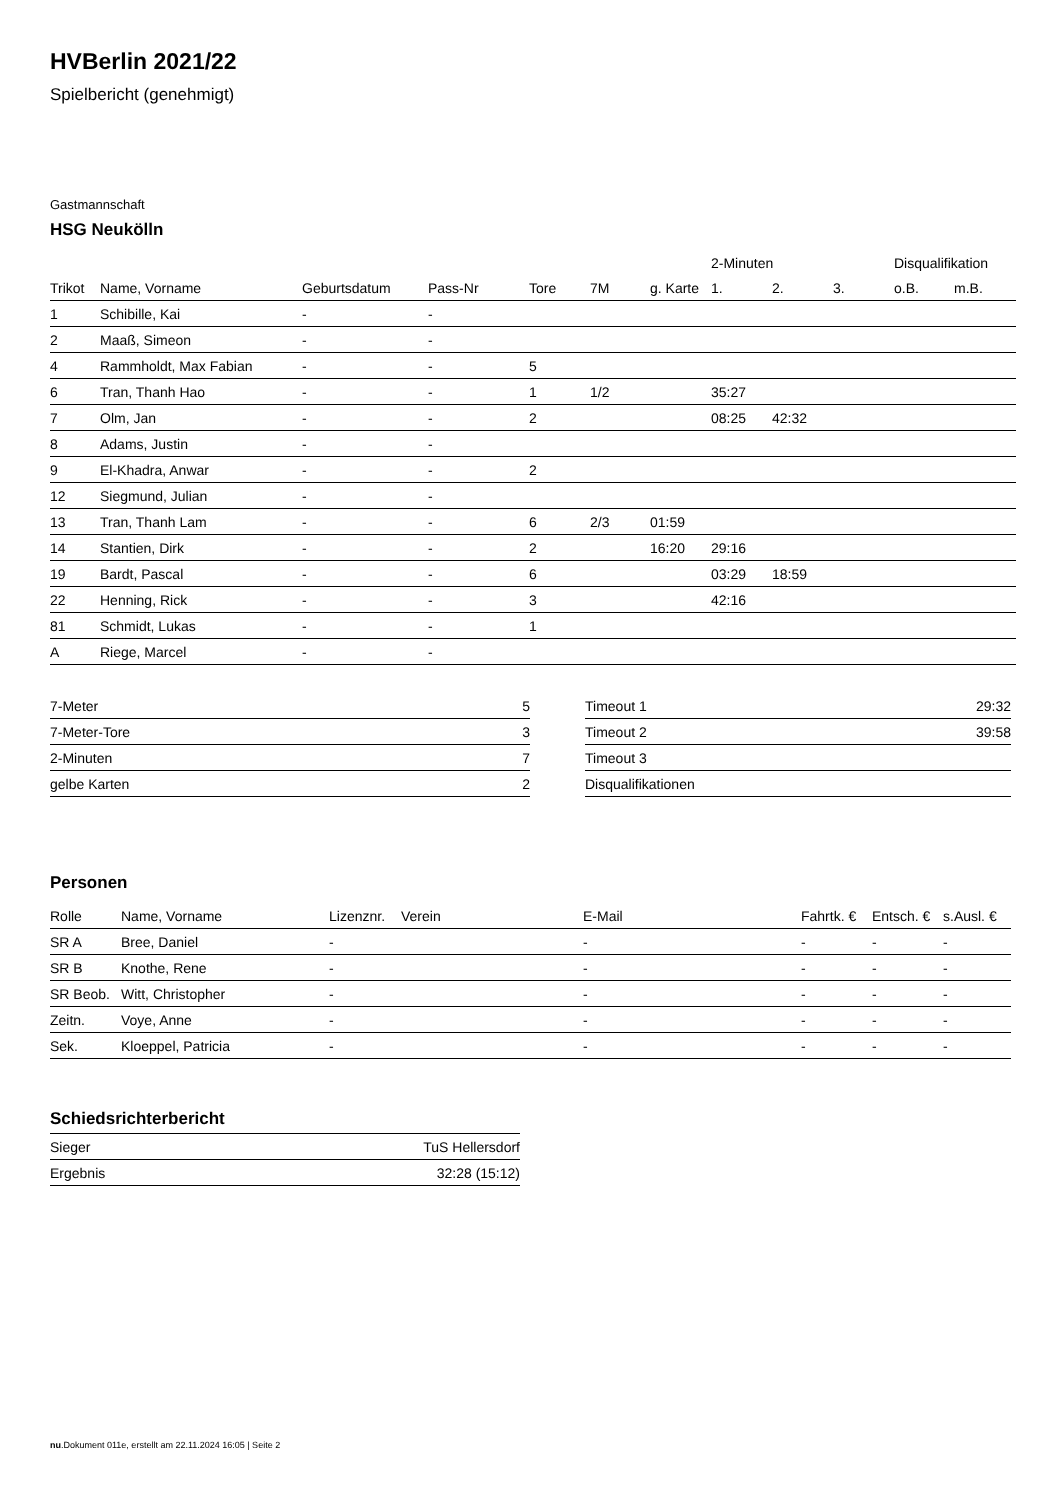HVBerlin 2021/22
Spielbericht (genehmigt)
Gastmannschaft
HSG Neukölln
| | | | | | | | 2-Minuten | | | Disqualifikation | |
| --- | --- | --- | --- | --- | --- | --- | --- | --- | --- | --- | --- |
| Trikot | Name, Vorname | Geburtsdatum | Pass-Nr | Tore | 7M | g. Karte | 1. | 2. | 3. | o.B. | m.B. |
| 1 | Schibille, Kai | - | - | | | | | | | | |
| 2 | Maaß, Simeon | - | - | | | | | | | | |
| 4 | Rammholdt, Max Fabian | - | - | 5 | | | | | | | |
| 6 | Tran, Thanh Hao | - | - | 1 | 1/2 | | 35:27 | | | | |
| 7 | Olm, Jan | - | - | 2 | | | 08:25 | 42:32 | | | |
| 8 | Adams, Justin | - | - | | | | | | | | |
| 9 | El-Khadra, Anwar | - | - | 2 | | | | | | | |
| 12 | Siegmund, Julian | - | - | | | | | | | | |
| 13 | Tran, Thanh Lam | - | - | 6 | 2/3 | 01:59 | | | | | |
| 14 | Stantien, Dirk | - | - | 2 | | 16:20 | 29:16 | | | | |
| 19 | Bardt, Pascal | - | - | 6 | | | 03:29 | 18:59 | | | |
| 22 | Henning, Rick | - | - | 3 | | | 42:16 | | | | |
| 81 | Schmidt, Lukas | - | - | 1 | | | | | | | |
| A | Riege, Marcel | - | - | | | | | | | | |
| 7-Meter | 5 |
| 7-Meter-Tore | 3 |
| 2-Minuten | 7 |
| gelbe Karten | 2 |
| Timeout 1 | 29:32 |
| Timeout 2 | 39:58 |
| Timeout 3 | |
| Disqualifikationen | |
Personen
| Rolle | Name, Vorname | Lizenznr. | Verein | E-Mail | Fahrtk. € | Entsch. € | s.Ausl. € |
| --- | --- | --- | --- | --- | --- | --- | --- |
| SR A | Bree, Daniel | - | | - | - | - | - |
| SR B | Knothe, Rene | - | | - | - | - | - |
| SR Beob. | Witt, Christopher | - | | - | - | - | - |
| Zeitn. | Voye, Anne | - | | - | - | - | - |
| Sek. | Kloeppel, Patricia | - | | - | - | - | - |
Schiedsrichterbericht
| Sieger | TuS Hellersdorf |
| Ergebnis | 32:28 (15:12) |
nu.Dokument 011e, erstellt am 22.11.2024 16:05 | Seite 2